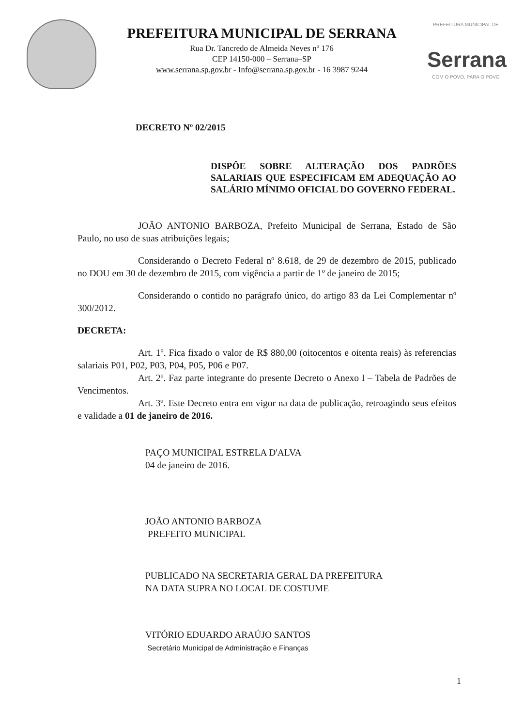PREFEITURA MUNICIPAL DE SERRANA
Rua Dr. Tancredo de Almeida Neves nº 176
CEP 14150-000 – Serrana–SP
www.serrana.sp.gov.br - Info@serrana.sp.gov.br - 16 3987 9244
PREFEITURA MUNICIPAL DE
Serrana
COM O POVO, PARA O POVO
DECRETO Nº 02/2015
DISPÔE SOBRE ALTERAÇÃO DOS PADRÕES SALARIAIS QUE ESPECIFICAM EM ADEQUAÇÃO AO SALÁRIO MÍNIMO OFICIAL DO GOVERNO FEDERAL.
JOÃO ANTONIO BARBOZA, Prefeito Municipal de Serrana, Estado de São Paulo, no uso de suas atribuições legais;
Considerando o Decreto Federal nº 8.618, de 29 de dezembro de 2015, publicado no DOU em 30 de dezembro de 2015, com vigência a partir de 1º de janeiro de 2015;
Considerando o contido no parágrafo único, do artigo 83 da Lei Complementar nº 300/2012.
DECRETA:
Art. 1º. Fica fixado o valor de R$ 880,00 (oitocentos e oitenta reais) às referencias salariais P01, P02, P03, P04, P05, P06 e P07.
Art. 2º. Faz parte integrante do presente Decreto o Anexo I – Tabela de Padrões de Vencimentos.
Art. 3º. Este Decreto entra em vigor na data de publicação, retroagindo seus efeitos e validade a 01 de janeiro de 2016.
PAÇO MUNICIPAL ESTRELA D'ALVA
04 de janeiro de 2016.
JOÃO ANTONIO BARBOZA
PREFEITO MUNICIPAL
PUBLICADO NA SECRETARIA GERAL DA PREFEITURA
NA DATA SUPRA NO LOCAL DE COSTUME
VITÓRIO EDUARDO ARAÚJO SANTOS
Secretário Municipal de Administração e Finanças
1